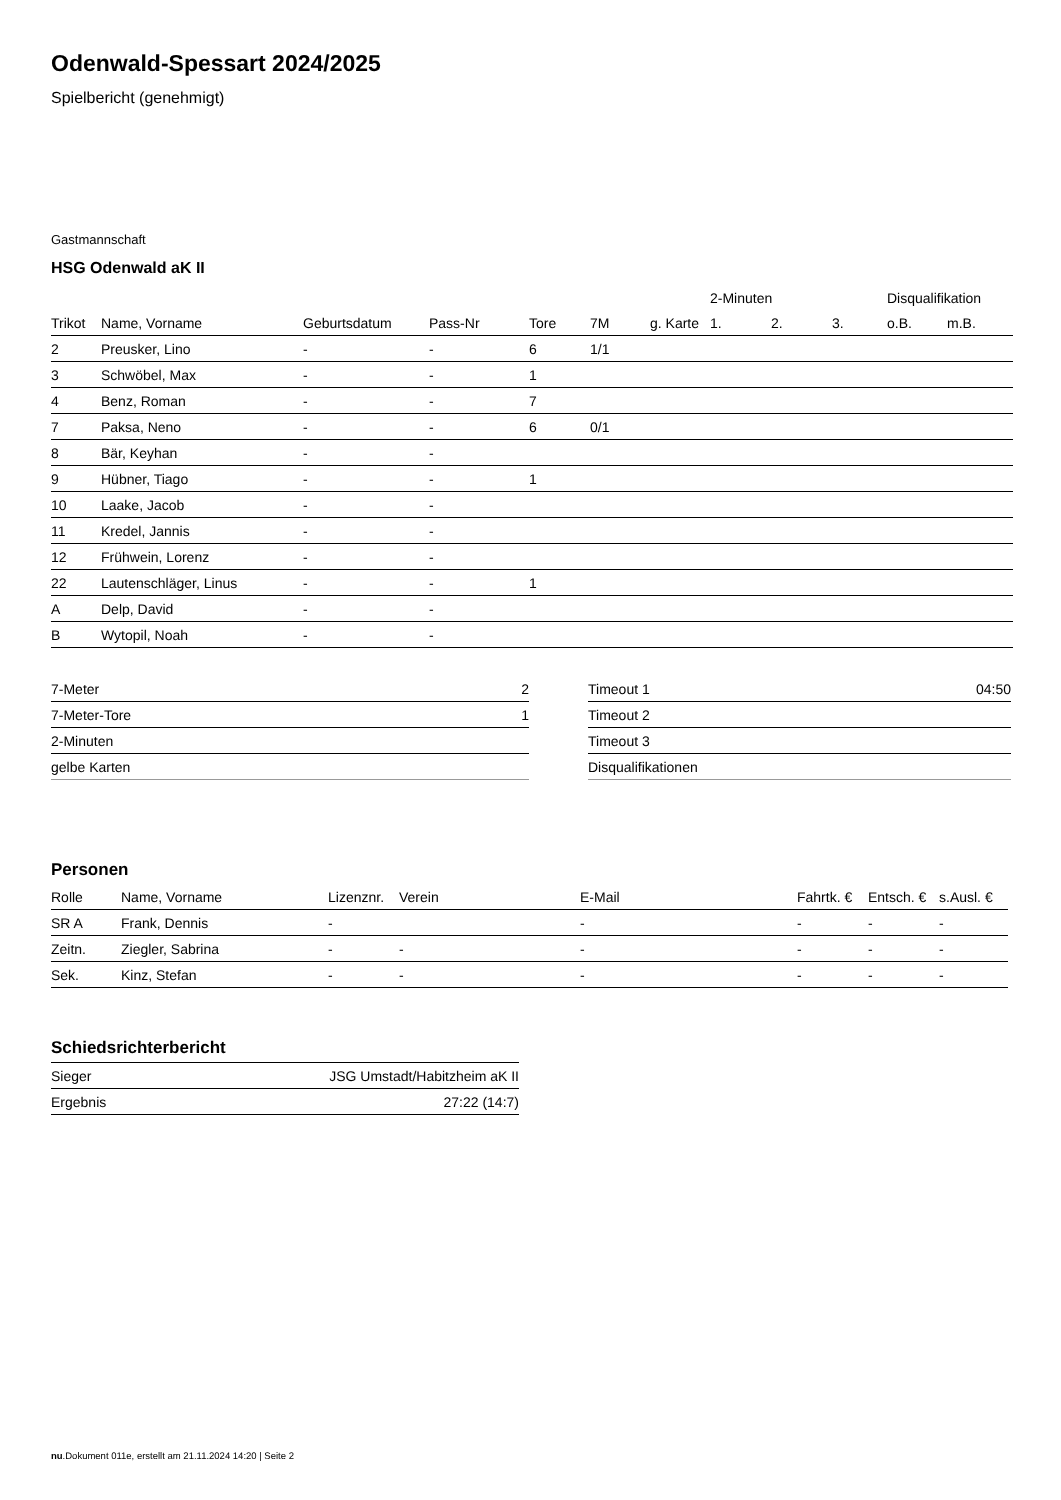Odenwald-Spessart 2024/2025
Spielbericht (genehmigt)
Gastmannschaft
HSG Odenwald aK II
| | | | | | | | 2-Minuten | | | Disqualifikation | |
| --- | --- | --- | --- | --- | --- | --- | --- | --- | --- | --- | --- |
| Trikot | Name, Vorname | Geburtsdatum | Pass-Nr | Tore | 7M | g. Karte | 1. | 2. | 3. | o.B. | m.B. |
| 2 | Preusker, Lino | - | - | 6 | 1/1 | | | | | | |
| 3 | Schwöbel, Max | - | - | 1 | | | | | | | |
| 4 | Benz, Roman | - | - | 7 | | | | | | | |
| 7 | Paksa, Neno | - | - | 6 | 0/1 | | | | | | |
| 8 | Bär, Keyhan | - | - | | | | | | | | |
| 9 | Hübner, Tiago | - | - | 1 | | | | | | | |
| 10 | Laake, Jacob | - | - | | | | | | | | |
| 11 | Kredel, Jannis | - | - | | | | | | | | |
| 12 | Frühwein, Lorenz | - | - | | | | | | | | |
| 22 | Lautenschläger, Linus | - | - | 1 | | | | | | | |
| A | Delp, David | - | - | | | | | | | | |
| B | Wytopil, Noah | - | - | | | | | | | | |
| 7-Meter | 2 |
| 7-Meter-Tore | 1 |
| 2-Minuten | |
| gelbe Karten | |
| Timeout 1 | 04:50 |
| Timeout 2 | |
| Timeout 3 | |
| Disqualifikationen | |
Personen
| Rolle | Name, Vorname | Lizenznr. | Verein | E-Mail | Fahrtk. € | Entsch. € | s.Ausl. € |
| --- | --- | --- | --- | --- | --- | --- | --- |
| SR A | Frank, Dennis | - | | - | - | - | - |
| Zeitn. | Ziegler, Sabrina | - | - | - | - | - | - |
| Sek. | Kinz, Stefan | - | - | - | - | - | - |
Schiedsrichterbericht
| Sieger | JSG Umstadt/Habitzheim aK II |
| Ergebnis | 27:22 (14:7) |
nu.Dokument 011e, erstellt am 21.11.2024 14:20 | Seite 2